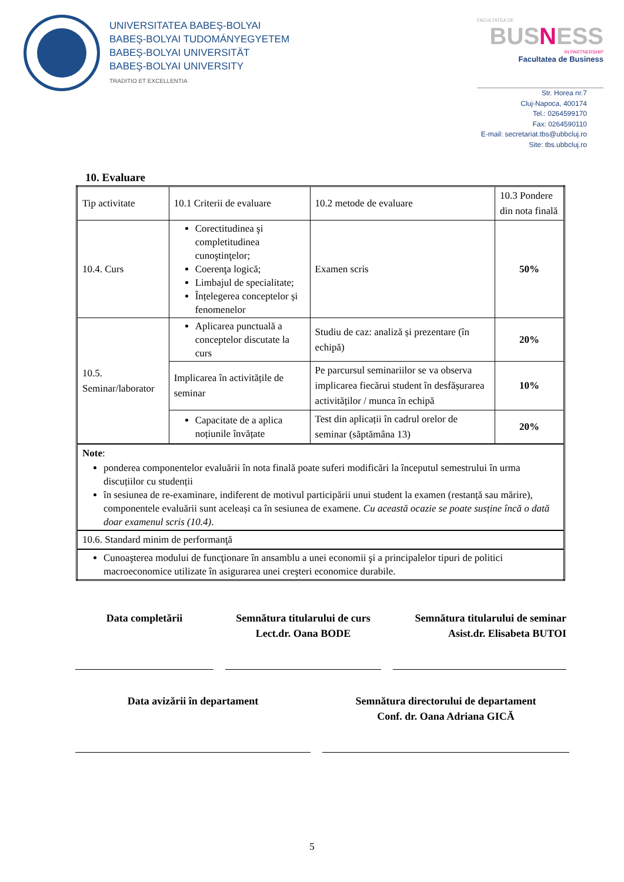UNIVERSITATEA BABEŞ-BOLYAI
BABEŞ-BOLYAI TUDOMÁNYEGYETEM
BABEŞ-BOLYAI UNIVERSITÄT
BABEŞ-BOLYAI UNIVERSITY
TRADITIO ET EXCELLENTIA
FACULTATEA DE
BUSNESS
IN PARTNERSHIP
Facultatea de Business
Str. Horea nr.7
Cluj-Napoca, 400174
Tel.: 0264599170
Fax: 0264590110
E-mail: secretariat.tbs@ubbcluj.ro
Site: tbs.ubbcluj.ro
10. Evaluare
| Tip activitate | 10.1 Criterii de evaluare | 10.2 metode de evaluare | 10.3 Pondere din nota finală |
| 10.4. Curs | Corectitudinea şi completitudinea cunoştinţelor; Coerenţa logică; Limbajul de specialitate; Înțelegerea conceptelor și fenomenelor | Examen scris | 50% |
| 10.5. Seminar/laborator | Aplicarea punctuală a conceptelor discutate la curs | Studiu de caz: analiză și prezentare (în echipă) | 20% |
| | Implicarea în activitățile de seminar | Pe parcursul seminariilor se va observa implicarea fiecărui student în desfășurarea activităților / munca în echipă | 10% |
| | Capacitate de a aplica noțiunile învățate | Test din aplicații în cadrul orelor de seminar (săptămâna 13) | 20% |
| Note : ponderea componentelor evaluării în nota finală poate suferi modificări la începutul semestrului în urma discuțiilor cu studenții în sesiunea de re-examinare, indiferent de motivul participării unui student la examen (restanță sau mărire), componentele evaluării sunt aceleași ca în sesiunea de examene. Cu această ocazie se poate susține încă o dată doar examenul scris (10.4) . | | | |
| 10.6. Standard minim de performanţă | | | |
| Cunoaşterea modului de funcţionare în ansamblu a unei economii şi a principalelor tipuri de politici macroeconomice utilizate în asigurarea unei creşteri economice durabile. | | | |
Data completării Semnătura titularului de curs
Lect.dr. Oana BODE
Semnătura titularului de seminar
Asist.dr. Elisabeta BUTOI
Data avizării în departament Semnătura directorului de departament
Conf. dr. Oana Adriana GICĂ
5